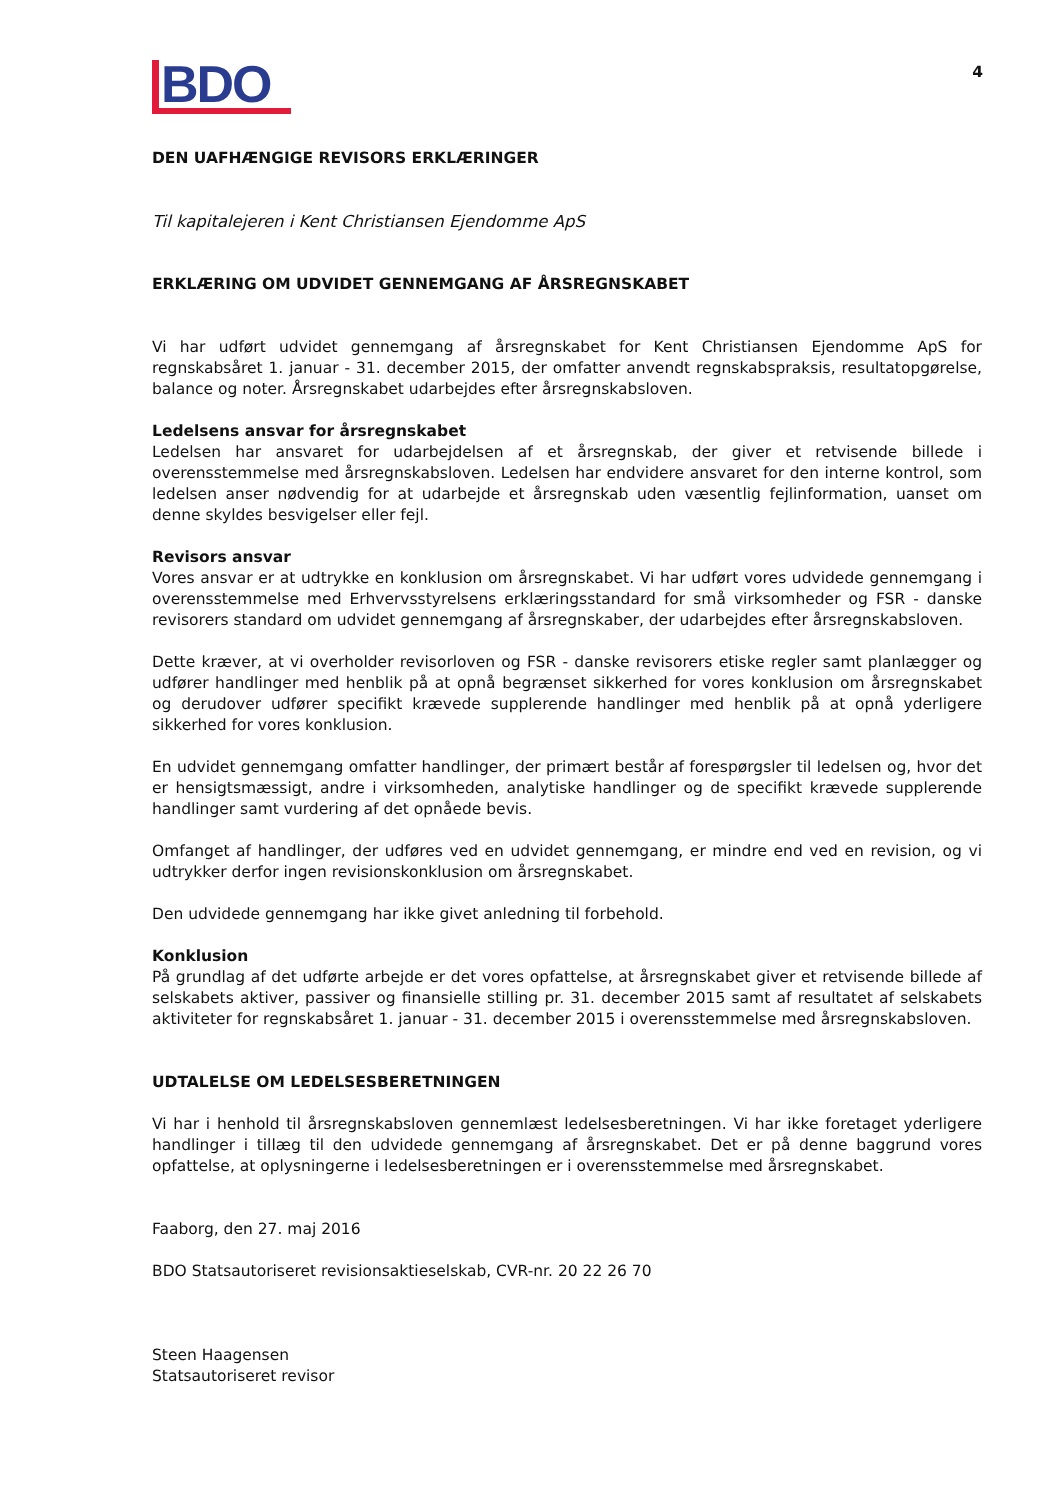4
BDO
DEN UAFHÆNGIGE REVISORS ERKLÆRINGER
Til kapitalejeren i Kent Christiansen Ejendomme ApS
ERKLÆRING OM UDVIDET GENNEMGANG AF ÅRSREGNSKABET
Vi har udført udvidet gennemgang af årsregnskabet for Kent Christiansen Ejendomme ApS for regnskabsåret 1. januar - 31. december 2015, der omfatter anvendt regnskabspraksis, resultatopgørelse, balance og noter. Årsregnskabet udarbejdes efter årsregnskabsloven.
Ledelsens ansvar for årsregnskabet
Ledelsen har ansvaret for udarbejdelsen af et årsregnskab, der giver et retvisende billede i overensstemmelse med årsregnskabsloven. Ledelsen har endvidere ansvaret for den interne kontrol, som ledelsen anser nødvendig for at udarbejde et årsregnskab uden væsentlig fejlinformation, uanset om denne skyldes besvigelser eller fejl.
Revisors ansvar
Vores ansvar er at udtrykke en konklusion om årsregnskabet. Vi har udført vores udvidede gennemgang i overensstemmelse med Erhvervsstyrelsens erklæringsstandard for små virksomheder og FSR - danske revisorers standard om udvidet gennemgang af årsregnskaber, der udarbejdes efter årsregnskabsloven.
Dette kræver, at vi overholder revisorloven og FSR - danske revisorers etiske regler samt planlægger og udfører handlinger med henblik på at opnå begrænset sikkerhed for vores konklusion om årsregnskabet og derudover udfører specifikt krævede supplerende handlinger med henblik på at opnå yderligere sikkerhed for vores konklusion.
En udvidet gennemgang omfatter handlinger, der primært består af forespørgsler til ledelsen og, hvor det er hensigtsmæssigt, andre i virksomheden, analytiske handlinger og de specifikt krævede supplerende handlinger samt vurdering af det opnåede bevis.
Omfanget af handlinger, der udføres ved en udvidet gennemgang, er mindre end ved en revision, og vi udtrykker derfor ingen revisionskonklusion om årsregnskabet.
Den udvidede gennemgang har ikke givet anledning til forbehold.
Konklusion
På grundlag af det udførte arbejde er det vores opfattelse, at årsregnskabet giver et retvisende billede af selskabets aktiver, passiver og finansielle stilling pr. 31. december 2015 samt af resultatet af selskabets aktiviteter for regnskabsåret 1. januar - 31. december 2015 i overensstemmelse med årsregnskabsloven.
UDTALELSE OM LEDELSESBERETNINGEN
Vi har i henhold til årsregnskabsloven gennemlæst ledelsesberetningen. Vi har ikke foretaget yderligere handlinger i tillæg til den udvidede gennemgang af årsregnskabet. Det er på denne baggrund vores opfattelse, at oplysningerne i ledelsesberetningen er i overensstemmelse med årsregnskabet.
Faaborg, den 27. maj 2016
BDO Statsautoriseret revisionsaktieselskab, CVR-nr. 20 22 26 70
Steen Haagensen
Statsautoriseret revisor